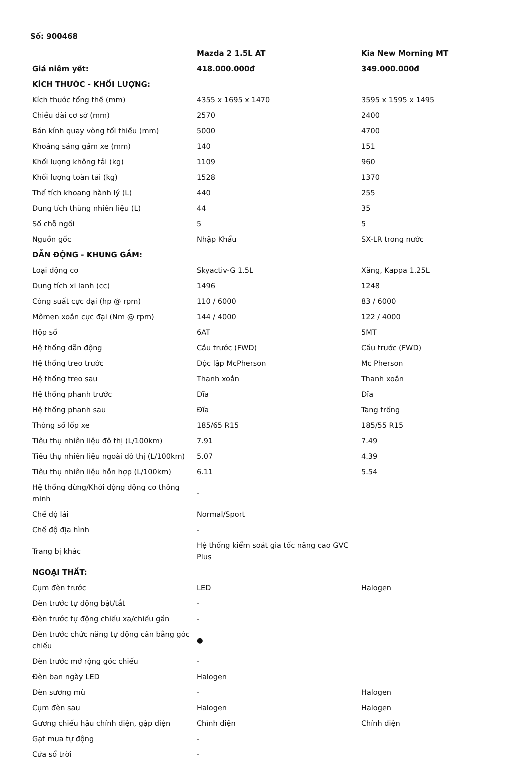Số: 900468
| | Mazda 2 1.5L AT | Kia New Morning MT |
| --- | --- | --- |
| Giá niêm yết: | 418.000.000đ | 349.000.000đ |
| KÍCH THƯỚC - KHỐI LƯỢNG: | | |
| Kích thước tổng thể (mm) | 4355 x 1695 x 1470 | 3595 x 1595 x 1495 |
| Chiều dài cơ sở (mm) | 2570 | 2400 |
| Bán kính quay vòng tối thiểu (mm) | 5000 | 4700 |
| Khoảng sáng gầm xe (mm) | 140 | 151 |
| Khối lượng không tải (kg) | 1109 | 960 |
| Khối lượng toàn tải (kg) | 1528 | 1370 |
| Thể tích khoang hành lý (L) | 440 | 255 |
| Dung tích thùng nhiên liệu (L) | 44 | 35 |
| Số chỗ ngồi | 5 | 5 |
| Nguồn gốc | Nhập Khẩu | SX-LR trong nước |
| DẪN ĐỘNG - KHUNG GẦM: | | |
| Loại động cơ | Skyactiv-G 1.5L | Xăng, Kappa 1.25L |
| Dung tích xi lanh (cc) | 1496 | 1248 |
| Công suất cực đại (hp @ rpm) | 110 / 6000 | 83 / 6000 |
| Mômen xoắn cực đại (Nm @ rpm) | 144 / 4000 | 122 / 4000 |
| Hộp số | 6AT | 5MT |
| Hệ thống dẫn động | Cầu trước (FWD) | Cầu trước (FWD) |
| Hệ thống treo trước | Độc lập McPherson | Mc Pherson |
| Hệ thống treo sau | Thanh xoắn | Thanh xoắn |
| Hệ thống phanh trước | Đĩa | Đĩa |
| Hệ thống phanh sau | Đĩa | Tang trống |
| Thông số lốp xe | 185/65 R15 | 185/55 R15 |
| Tiêu thụ nhiên liệu đô thị (L/100km) | 7.91 | 7.49 |
| Tiêu thụ nhiên liệu ngoài đô thị (L/100km) | 5.07 | 4.39 |
| Tiêu thụ nhiên liệu hỗn hợp (L/100km) | 6.11 | 5.54 |
| Hệ thống dừng/Khởi động động cơ thông minh | - | |
| Chế độ lái | Normal/Sport | |
| Chế độ địa hình | - | |
| Trang bị khác | Hệ thống kiểm soát gia tốc nâng cao GVC Plus | |
| NGOẠI THẤT: | | |
| Cụm đèn trước | LED | Halogen |
| Đèn trước tự động bật/tắt | - | |
| Đèn trước tự động chiếu xa/chiếu gần | - | |
| Đèn trước chức năng tự động cân bằng góc chiếu | ● | |
| Đèn trước mở rộng góc chiếu | - | |
| Đèn ban ngày LED | Halogen | |
| Đèn sương mù | - | Halogen |
| Cụm đèn sau | Halogen | Halogen |
| Gương chiếu hậu chỉnh điện, gập điện | Chỉnh điện | Chỉnh điện |
| Gạt mưa tự động | - | |
| Cửa sổ trời | - | |